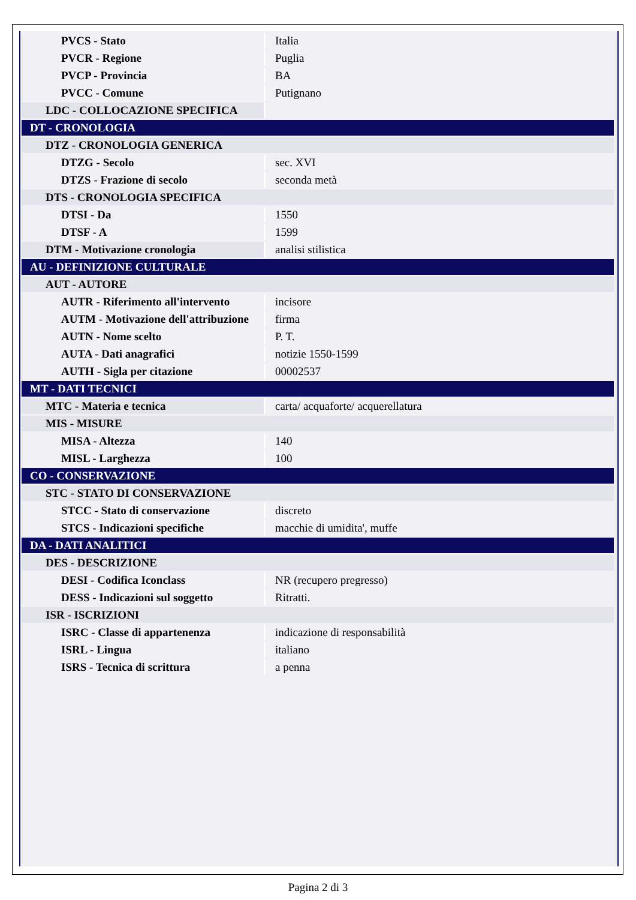| PVCS - Stato | Italia |
| PVCR - Regione | Puglia |
| PVCP - Provincia | BA |
| PVCC - Comune | Putignano |
| LDC - COLLOCAZIONE SPECIFICA | |
| DT - CRONOLOGIA | |
| DTZ - CRONOLOGIA GENERICA | |
| DTZG - Secolo | sec. XVI |
| DTZS - Frazione di secolo | seconda metà |
| DTS - CRONOLOGIA SPECIFICA | |
| DTSI - Da | 1550 |
| DTSF - A | 1599 |
| DTM - Motivazione cronologia | analisi stilistica |
| AU - DEFINIZIONE CULTURALE | |
| AUT - AUTORE | |
| AUTR - Riferimento all'intervento | incisore |
| AUTM - Motivazione dell'attribuzione | firma |
| AUTN - Nome scelto | P. T. |
| AUTA - Dati anagrafici | notizie 1550-1599 |
| AUTH - Sigla per citazione | 00002537 |
| MT - DATI TECNICI | |
| MTC - Materia e tecnica | carta/ acquaforte/ acquerellatura |
| MIS - MISURE | |
| MISA - Altezza | 140 |
| MISL - Larghezza | 100 |
| CO - CONSERVAZIONE | |
| STC - STATO DI CONSERVAZIONE | |
| STCC - Stato di conservazione | discreto |
| STCS - Indicazioni specifiche | macchie di umidita', muffe |
| DA - DATI ANALITICI | |
| DES - DESCRIZIONE | |
| DESI - Codifica Iconclass | NR (recupero pregresso) |
| DESS - Indicazioni sul soggetto | Ritratti. |
| ISR - ISCRIZIONI | |
| ISRC - Classe di appartenenza | indicazione di responsabilità |
| ISRL - Lingua | italiano |
| ISRS - Tecnica di scrittura | a penna |
Pagina 2 di 3